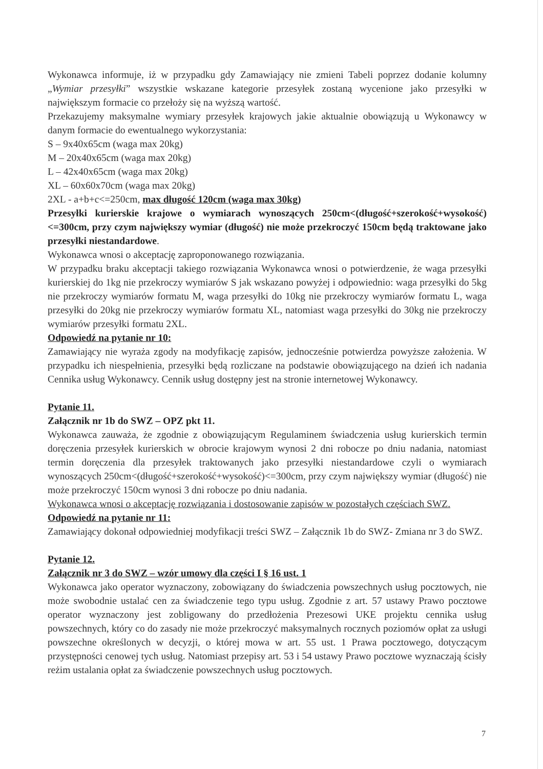Wykonawca informuje, iż w przypadku gdy Zamawiający nie zmieni Tabeli poprzez dodanie kolumny „Wymiar przesyłki” wszystkie wskazane kategorie przesyłek zostaną wycenione jako przesyłki w największym formacie co przełoży się na wyższą wartość.
Przekazujemy maksymalne wymiary przesyłek krajowych jakie aktualnie obowiązują u Wykonawcy w danym formacie do ewentualnego wykorzystania:
S – 9x40x65cm (waga max 20kg)
M – 20x40x65cm (waga max 20kg)
L – 42x40x65cm (waga max 20kg)
XL – 60x60x70cm (waga max 20kg)
2XL - a+b+c<=250cm, max długość 120cm (waga max 30kg)
Przesyłki kurierskie krajowe o wymiarach wynoszących 250cm<(długość+szerokość+wysokość)<=300cm, przy czym największy wymiar (długość) nie może przekroczyć 150cm będą traktowane jako przesyłki niestandardowe.
Wykonawca wnosi o akceptację zaproponowanego rozwiązania.
W przypadku braku akceptacji takiego rozwiązania Wykonawca wnosi o potwierdzenie, że waga przesyłki kurierskiej do 1kg nie przekroczy wymiarów S jak wskazano powyżej i odpowiednio: waga przesyłki do 5kg nie przekroczy wymiarów formatu M, waga przesyłki do 10kg nie przekroczy wymiarów formatu L, waga przesyłki do 20kg nie przekroczy wymiarów formatu XL, natomiast waga przesyłki do 30kg nie przekroczy wymiarów przesyłki formatu 2XL.
Odpowiedź na pytanie nr 10:
Zamawiający nie wyraża zgody na modyfikację zapisów, jednocześnie potwierdza powyższe założenia. W przypadku ich niespełnienia, przesyłki będą rozliczane na podstawie obowiązującego na dzień ich nadania Cennika usług Wykonawcy. Cennik usług dostępny jest na stronie internetowej Wykonawcy.
Pytanie 11.
Załącznik nr 1b do SWZ – OPZ pkt 11.
Wykonawca zauważa, że zgodnie z obowiązującym Regulaminem świadczenia usług kurierskich termin doręczenia przesyłek kurierskich w obrocie krajowym wynosi 2 dni robocze po dniu nadania, natomiast termin doręczenia dla przesyłek traktowanych jako przesyłki niestandardowe czyli o wymiarach wynoszących 250cm<(długość+szerokość+wysokość)<=300cm, przy czym największy wymiar (długość) nie może przekroczyć 150cm wynosi 3 dni robocze po dniu nadania.
Wykonawca wnosi o akceptację rozwiązania i dostosowanie zapisów w pozostałych częściach SWZ.
Odpowiedź na pytanie nr 11:
Zamawiający dokonał odpowiedniej modyfikacji treści SWZ – Załącznik 1b do SWZ- Zmiana nr 3 do SWZ.
Pytanie 12.
Załącznik nr 3 do SWZ – wzór umowy dla części I § 16 ust. 1
Wykonawca jako operator wyznaczony, zobowiązany do świadczenia powszechnych usług pocztowych, nie może swobodnie ustalać cen za świadczenie tego typu usług. Zgodnie z art. 57 ustawy Prawo pocztowe operator wyznaczony jest zobligowany do przedłożenia Prezesowi UKE projektu cennika usług powszechnych, który co do zasady nie może przekroczyć maksymalnych rocznych poziomów opłat za usługi powszechne określonych w decyzji, o której mowa w art. 55 ust. 1 Prawa pocztowego, dotyczącym przystępności cenowej tych usług. Natomiast przepisy art. 53 i 54 ustawy Prawo pocztowe wyznaczają ścisły reżim ustalania opłat za świadczenie powszechnych usług pocztowych.
7